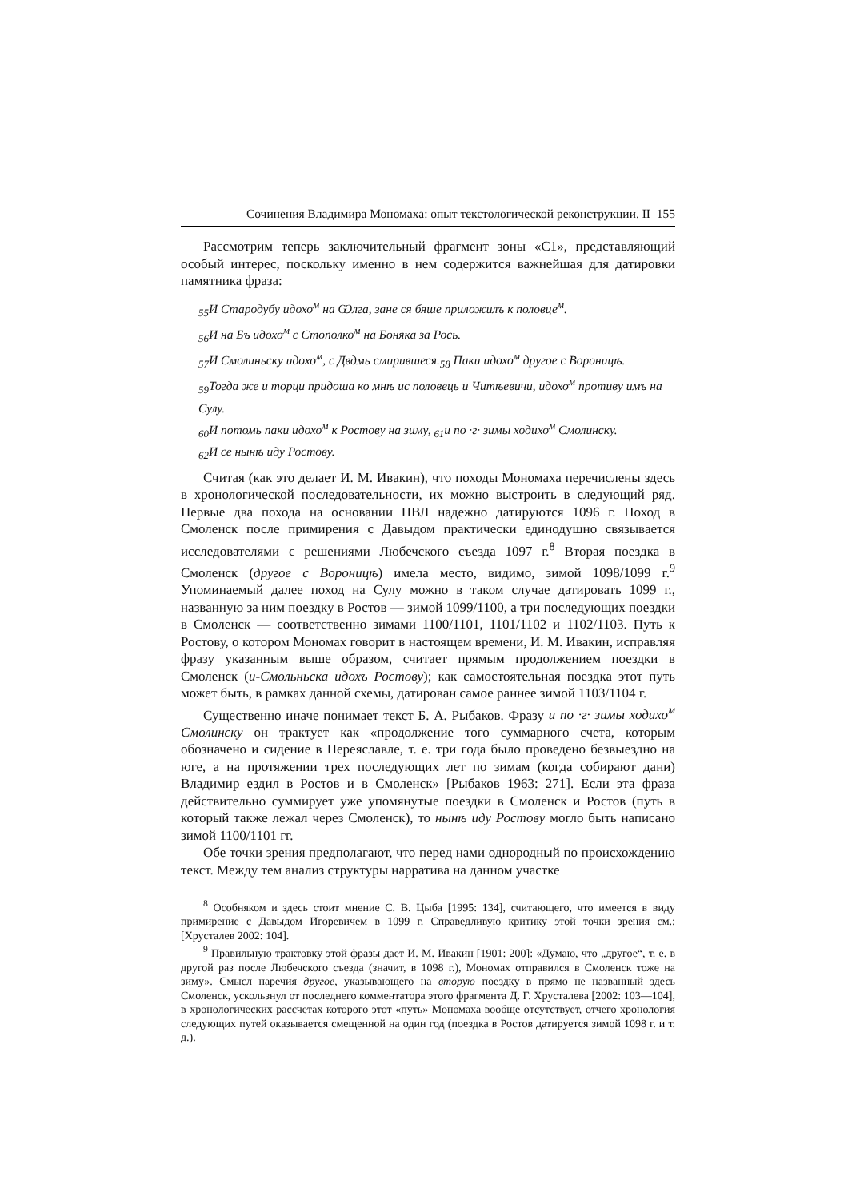Сочинения Владимира Мономаха: опыт текстологической реконструкции. II 155
Рассмотрим теперь заключительный фрагмент зоны «С1», представляющий особый интерес, поскольку именно в нем содержится важнейшая для датировки памятника фраза:
<sub>55</sub>И Стародубу идохо<sup>м</sup> на Ѡлга, зане ся бяше приложилъ к половце<sup>м</sup>.
<sub>56</sub>И на Бъ идохо<sup>м</sup> с Стополко<sup>м</sup> на Боняка за Рось.
<sub>57</sub>И Смолиньску идохо<sup>м</sup>, с Двдмь смирившеся.<sub>58</sub> Паки идохо<sup>м</sup> другое с Вороницѣ.
<sub>59</sub>Тогда же и торци придоша ко мнѣ ис половець и Читѣевичи, идохо<sup>м</sup> противу имъ на Сулу.
<sub>60</sub>И потомь паки идохо<sup>м</sup> к Ростову на зиму, <sub>61</sub>и по ·г· зимы ходихо<sup>м</sup> Смолинску.
<sub>62</sub>И се нынѣ иду Ростову.
Считая (как это делает И. М. Ивакин), что походы Мономаха перечислены здесь в хронологической последовательности, их можно выстроить в следующий ряд. Первые два похода на основании ПВЛ надежно датируются 1096 г. Поход в Смоленск после примирения с Давыдом практически единодушно связывается исследователями с решениями Любечского съезда 1097 г.<sup>8</sup> Вторая поездка в Смоленск (другое с Вороницѣ) имела место, видимо, зимой 1098/1099 г.<sup>9</sup> Упоминаемый далее поход на Сулу можно в таком случае датировать 1099 г., названную за ним поездку в Ростов — зимой 1099/1100, а три последующих поездки в Смоленск — соответственно зимами 1100/1101, 1101/1102 и 1102/1103. Путь к Ростову, о котором Мономах говорит в настоящем времени, И. М. Ивакин, исправляя фразу указанным выше образом, считает прямым продолжением поездки в Смоленск (и-Смольньска идохъ Ростову); как самостоятельная поездка этот путь может быть, в рамках данной схемы, датирован самое раннее зимой 1103/1104 г.
Существенно иначе понимает текст Б. А. Рыбаков. Фразу и по ·г· зимы ходихо<sup>м</sup> Смолинску он трактует как «продолжение того суммарного счета, которым обозначено и сидение в Переяславле, т. е. три года было проведено безвыездно на юге, а на протяжении трех последующих лет по зимам (когда собирают дани) Владимир ездил в Ростов и в Смоленск» [Рыбаков 1963: 271]. Если эта фраза действительно суммирует уже упомянутые поездки в Смоленск и Ростов (путь в который также лежал через Смоленск), то нынѣ иду Ростову могло быть написано зимой 1100/1101 гг.
Обе точки зрения предполагают, что перед нами однородный по происхождению текст. Между тем анализ структуры нарратива на данном участке
<sup>8</sup> Особняком и здесь стоит мнение С. В. Цыба [1995: 134], считающего, что имеется в виду примирение с Давыдом Игоревичем в 1099 г. Справедливую критику этой точки зрения см.: [Хрусталев 2002: 104].
<sup>9</sup> Правильную трактовку этой фразы дает И. М. Ивакин [1901: 200]: «Думаю, что „другое“, т. е. в другой раз после Любечского съезда (значит, в 1098 г.), Мономах отправился в Смоленск тоже на зиму». Смысл наречия другое, указывающего на вторую поездку в прямо не названный здесь Смоленск, ускользнул от последнего комментатора этого фрагмента Д. Г. Хрусталева [2002: 103—104], в хронологических рассчетах которого этот «путь» Мономаха вообще отсутствует, отчего хронология следующих путей оказывается смещенной на один год (поездка в Ростов датируется зимой 1098 г. и т. д.).